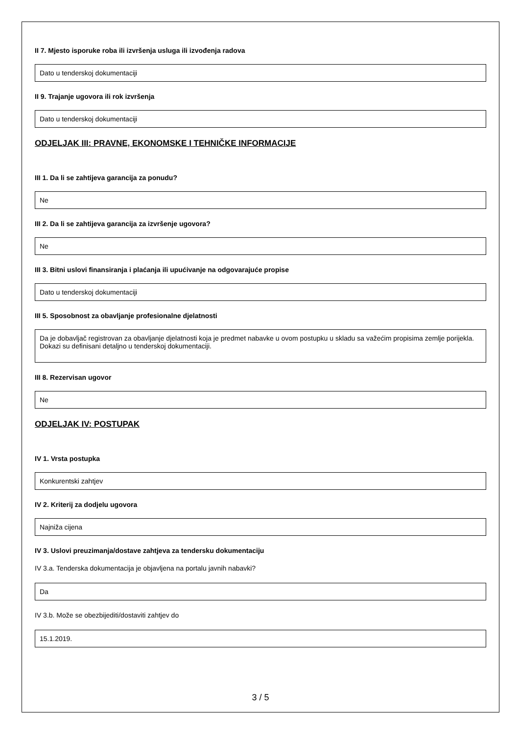II 7. Mjesto isporuke roba ili izvršenja usluga ili izvođenja radova
Dato u tenderskoj dokumentaciji
II 9. Trajanje ugovora ili rok izvršenja
Dato u tenderskoj dokumentaciji
ODJELJAK III: PRAVNE, EKONOMSKE I TEHNIČKE INFORMACIJE
III 1. Da li se zahtijeva garancija za ponudu?
Ne
III 2. Da li se zahtijeva garancija za izvršenje ugovora?
Ne
III 3. Bitni uslovi finansiranja i plaćanja ili upućivanje na odgovarajuće propise
Dato u tenderskoj dokumentaciji
III 5. Sposobnost za obavljanje profesionalne djelatnosti
Da je dobavljač registrovan za obavljanje djelatnosti koja je predmet nabavke u ovom postupku u skladu sa važećim propisima zemlje porijekla.
Dokazi su definisani detaljno u tenderskoj dokumentaciji.
III 8. Rezervisan ugovor
Ne
ODJELJAK IV: POSTUPAK
IV 1. Vrsta postupka
Konkurentski zahtjev
IV 2. Kriterij za dodjelu ugovora
Najniža cijena
IV 3. Uslovi preuzimanja/dostave zahtjeva za tendersku dokumentaciju
IV 3.a. Tenderska dokumentacija je objavljena na portalu javnih nabavki?
Da
IV 3.b. Može se obezbijediti/dostaviti zahtjev do
15.1.2019.
3 / 5